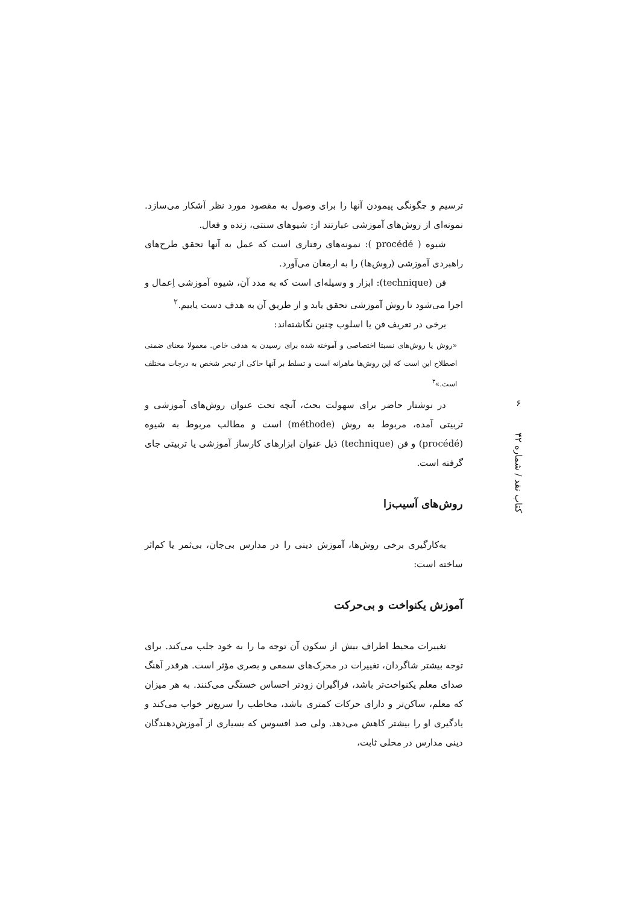۶
کتاب نقد / شماره ۴۲
ترسیم و چگونگی پیمودن آنها را برای وصول به مقصود مورد نظر آشکار می‌سازد. نمونه‌ای از روش‌های آموزشی عبارتند از: شیوهای سنتی، زنده و فعال.
شیوه ( procédé ): نمونه‌های رفتاری است که عمل به آنها تحقق طرح‌های راهبردی آموزشی (روش‌ها) را به ارمغان می‌آورد.
فن (technique): ابزار و وسیله‌ای است که به مدد آن، شیوه آموزشی اِعمال و اجرا می‌شود تا روش آموزشی تحقق یابد و از طریق آن به هدف دست یابیم.<sup>۲</sup>
برخی در تعریف فن یا اسلوب چنین نگاشته‌اند:
«روش یا روش‌های نسبتا اختصاصی و آموخته شده برای رسیدن به هدفی خاص. معمولا معنای ضمنی اصطلاح این است که این روش‌ها ماهرانه است و تسلط بر آنها حاکی از تبحر شخص به درجات مختلف است.»<sup>۳</sup>
در نوشتار حاضر برای سهولت بحث، آنچه تحت عنوان روش‌های آموزشی و تربیتی آمده، مربوط به روش (méthode) است و مطالب مربوط به شیوه (procédé) و فن (technique) ذیل عنوان ابزارهای کارساز آموزشی یا تربیتی جای گرفته است.
روش‌های آسیب‌زا
به‌کارگیری برخی روش‌ها، آموزش دینی را در مدارس بی‌جان، بی‌ثمر یا کم‌اثر ساخته است:
آموزش یکنواخت و بی‌حرکت
تغییرات محیط اطراف بیش از سکون آن توجه ما را به خود جلب می‌کند. برای توجه بیشتر شاگردان، تغییرات در محرک‌های سمعی و بصری مؤثر است. هرقدر آهنگ صدای معلم یکنواخت‌تر باشد، فراگیران زودتر احساس خستگی می‌کنند. به هر میزان که معلم، ساکن‌تر و دارای حرکات کمتری باشد، مخاطب را سریع‌تر خواب می‌کند و یادگیری او را بیشتر کاهش می‌دهد. ولی صد افسوس که بسیاری از آموزش‌دهندگان دینی مدارس در محلی ثابت،